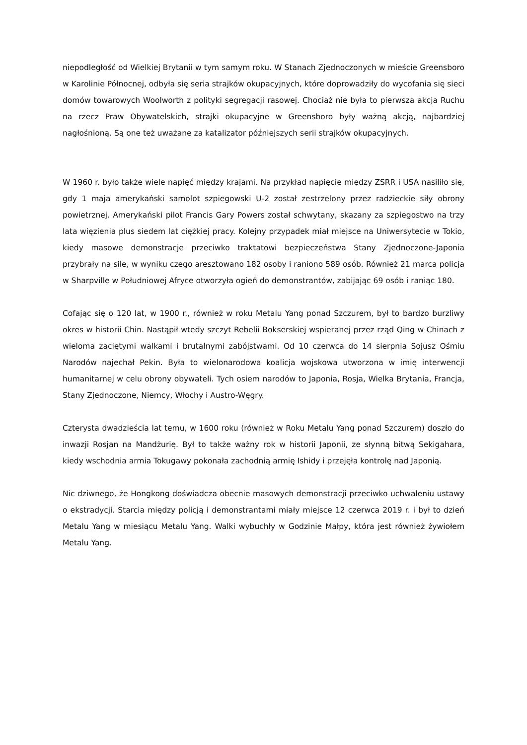niepodległość od Wielkiej Brytanii w tym samym roku. W Stanach Zjednoczonych w mieście Greensboro w Karolinie Północnej, odbyła się seria strajków okupacyjnych, które doprowadziły do wycofania się sieci domów towarowych Woolworth z polityki segregacji rasowej. Chociaż nie była to pierwsza akcja Ruchu na rzecz Praw Obywatelskich, strajki okupacyjne w Greensboro były ważną akcją, najbardziej nagłośnioną. Są one też uważane za katalizator późniejszych serii strajków okupacyjnych.
W 1960 r. było także wiele napięć między krajami. Na przykład napięcie między ZSRR i USA nasiliło się, gdy 1 maja amerykański samolot szpiegowski U-2 został zestrzelony przez radzieckie siły obrony powietrznej. Amerykański pilot Francis Gary Powers został schwytany, skazany za szpiegostwo na trzy lata więzienia plus siedem lat ciężkiej pracy. Kolejny przypadek miał miejsce na Uniwersytecie w Tokio, kiedy masowe demonstracje przeciwko traktatowi bezpieczeństwa Stany Zjednoczone-Japonia przybrały na sile, w wyniku czego aresztowano 182 osoby i raniono 589 osób. Również 21 marca policja w Sharpville w Południowej Afryce otworzyła ogień do demonstrantów, zabijając 69 osób i raniąc 180.
Cofając się o 120 lat, w 1900 r., również w roku Metalu Yang ponad Szczurem, był to bardzo burzliwy okres w historii Chin. Nastąpił wtedy szczyt Rebelii Bokserskiej wspieranej przez rząd Qing w Chinach z wieloma zaciętymi walkami i brutalnymi zabójstwami. Od 10 czerwca do 14 sierpnia Sojusz Ośmiu Narodów najechał Pekin. Była to wielonarodowa koalicja wojskowa utworzona w imię interwencji humanitarnej w celu obrony obywateli. Tych osiem narodów to Japonia, Rosja, Wielka Brytania, Francja, Stany Zjednoczone, Niemcy, Włochy i Austro-Węgry.
Czterysta dwadzieścia lat temu, w 1600 roku (również w Roku Metalu Yang ponad Szczurem) doszło do inwazji Rosjan na Mandżurię. Był to także ważny rok w historii Japonii, ze słynną bitwą Sekigahara, kiedy wschodnia armia Tokugawy pokonała zachodnią armię Ishidy i przejęła kontrolę nad Japonią.
Nic dziwnego, że Hongkong doświadcza obecnie masowych demonstracji przeciwko uchwaleniu ustawy o ekstradycji. Starcia między policją i demonstrantami miały miejsce 12 czerwca 2019 r. i był to dzień Metalu Yang w miesiącu Metalu Yang. Walki wybuchły w Godzinie Małpy, która jest również żywiołem Metalu Yang.